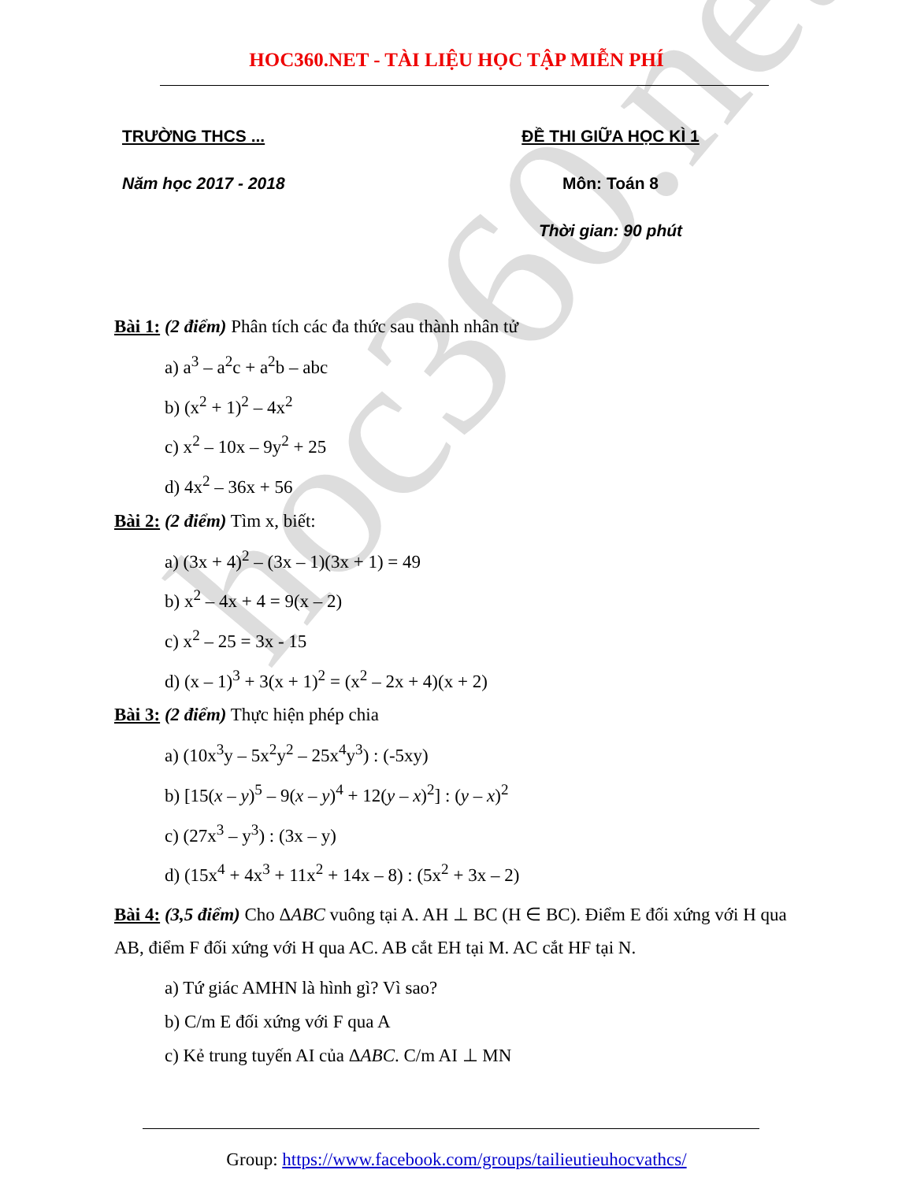hoc360.net
HOC360.NET - TÀI LIỆU HỌC TẬP MIỄN PHÍ
TRƯỜNG THCS ...
Năm học 2017 - 2018
ĐỀ THI GIỮA HỌC KÌ 1
Môn: Toán 8
Thời gian: 90 phút
Bài 1: (2 điểm) Phân tích các đa thức sau thành nhân tử
a) a<sup>3</sup> – a<sup>2</sup>c + a<sup>2</sup>b – abc
b) (x<sup>2</sup> + 1)<sup>2</sup> – 4x<sup>2</sup>
c) x<sup>2</sup> – 10x – 9y<sup>2</sup> + 25
d) 4x<sup>2</sup> – 36x + 56
Bài 2: (2 điểm) Tìm x, biết:
a) (3x + 4)<sup>2</sup> – (3x – 1)(3x + 1) = 49
b) x<sup>2</sup> – 4x + 4 = 9(x – 2)
c) x<sup>2</sup> – 25 = 3x - 15
d) (x – 1)<sup>3</sup> + 3(x + 1)<sup>2</sup> = (x<sup>2</sup> – 2x + 4)(x + 2)
Bài 3: (2 điểm) Thực hiện phép chia
a) (10x<sup>3</sup>y – 5x<sup>2</sup>y<sup>2</sup> – 25x<sup>4</sup>y<sup>3</sup>) : (-5xy)
b) [15(x – y)<sup>5</sup> – 9(x – y)<sup>4</sup> + 12(y – x)<sup>2</sup>] : (y – x)<sup>2</sup>
c) (27x<sup>3</sup> – y<sup>3</sup>) : (3x – y)
d) (15x<sup>4</sup> + 4x<sup>3</sup> + 11x<sup>2</sup> + 14x – 8) : (5x<sup>2</sup> + 3x – 2)
Bài 4: (3,5 điểm) Cho ΔABC vuông tại A. AH ⊥ BC (H ∈ BC). Điểm E đối xứng với H qua AB, điểm F đối xứng với H qua AC. AB cắt EH tại M. AC cắt HF tại N.
a) Tứ giác AMHN là hình gì? Vì sao?
b) C/m E đối xứng với F qua A
c) Kẻ trung tuyến AI của ΔABC. C/m AI ⊥ MN
Group: https://www.facebook.com/groups/tailieutieuhocvathcs/